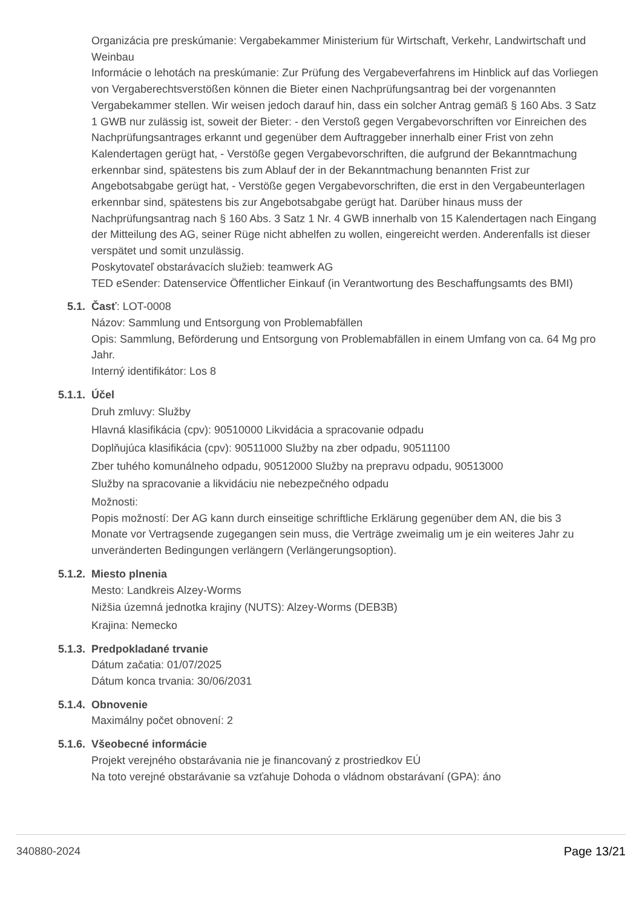Organizácia pre preskúmanie: Vergabekammer Ministerium für Wirtschaft, Verkehr, Landwirtschaft und Weinbau
Informácie o lehotách na preskúmanie: Zur Prüfung des Vergabeverfahrens im Hinblick auf das Vorliegen von Vergaberechtsverstößen können die Bieter einen Nachprüfungsantrag bei der vorgenannten Vergabekammer stellen. Wir weisen jedoch darauf hin, dass ein solcher Antrag gemäß § 160 Abs. 3 Satz 1 GWB nur zulässig ist, soweit der Bieter: - den Verstoß gegen Vergabevorschriften vor Einreichen des Nachprüfungsantrages erkannt und gegenüber dem Auftraggeber innerhalb einer Frist von zehn Kalendertagen gerügt hat, - Verstöße gegen Vergabevorschriften, die aufgrund der Bekanntmachung erkennbar sind, spätestens bis zum Ablauf der in der Bekanntmachung benannten Frist zur Angebotsabgabe gerügt hat, - Verstöße gegen Vergabevorschriften, die erst in den Vergabeunterlagen erkennbar sind, spätestens bis zur Angebotsabgabe gerügt hat. Darüber hinaus muss der Nachprüfungsantrag nach § 160 Abs. 3 Satz 1 Nr. 4 GWB innerhalb von 15 Kalendertagen nach Eingang der Mitteilung des AG, seiner Rüge nicht abhelfen zu wollen, eingereicht werden. Anderenfalls ist dieser verspätet und somit unzulässig.
Poskytovateľ obstarávacích služieb: teamwerk AG
TED eSender: Datenservice Öffentlicher Einkauf (in Verantwortung des Beschaffungsamts des BMI)
5.1. Časť: LOT-0008
Názov: Sammlung und Entsorgung von Problemabfällen
Opis: Sammlung, Beförderung und Entsorgung von Problemabfällen in einem Umfang von ca. 64 Mg pro Jahr.
Interný identifikátor: Los 8
5.1.1. Účel
Druh zmluvy: Služby
Hlavná klasifikácia (cpv): 90510000 Likvidácia a spracovanie odpadu
Doplňujúca klasifikácia (cpv): 90511000 Služby na zber odpadu, 90511100
Zber tuhého komunálneho odpadu, 90512000 Služby na prepravu odpadu, 90513000
Služby na spracovanie a likvidáciu nie nebezpečného odpadu
Možnosti:
Popis možností: Der AG kann durch einseitige schriftliche Erklärung gegenüber dem AN, die bis 3 Monate vor Vertragsende zugegangen sein muss, die Verträge zweimalig um je ein weiteres Jahr zu unveränderten Bedingungen verlängern (Verlängerungsoption).
5.1.2. Miesto plnenia
Mesto: Landkreis Alzey-Worms
Nižšia územná jednotka krajiny (NUTS): Alzey-Worms (DEB3B)
Krajina: Nemecko
5.1.3. Predpokladané trvanie
Dátum začatia: 01/07/2025
Dátum konca trvania: 30/06/2031
5.1.4. Obnovenie
Maximálny počet obnovení: 2
5.1.6. Všeobecné informácie
Projekt verejného obstarávania nie je financovaný z prostriedkov EÚ
Na toto verejné obstarávanie sa vzťahuje Dohoda o vládnom obstarávaní (GPA): áno
340880-2024 Page 13/21